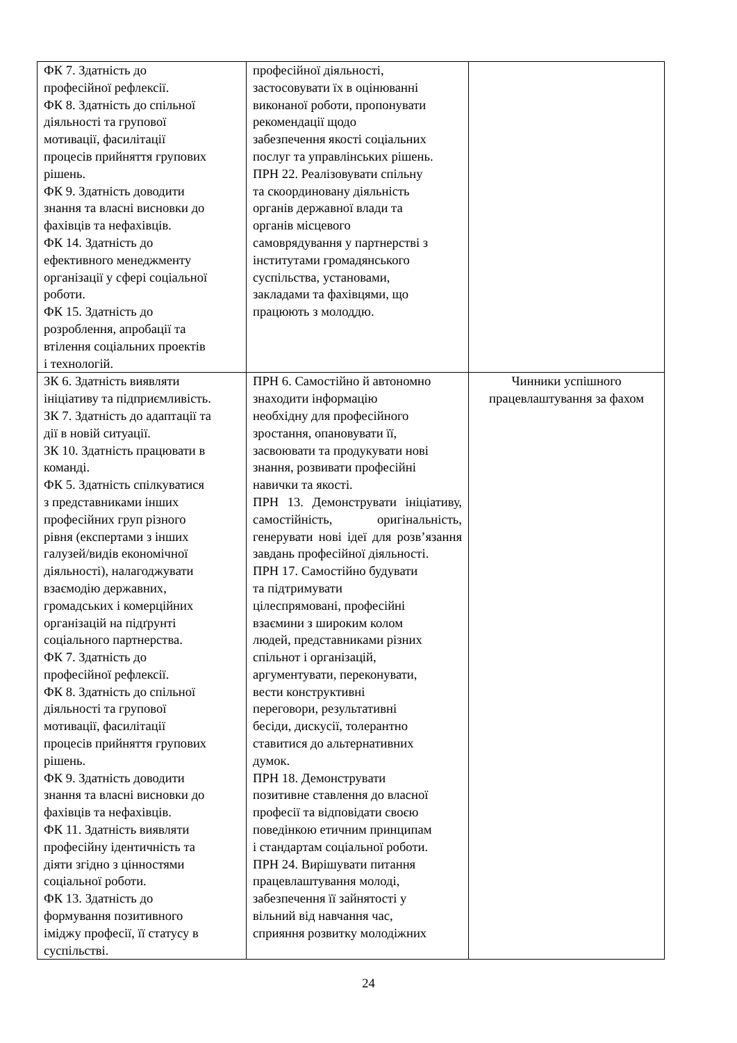| ФК 7. Здатність до професійної рефлексії. ФК 8. Здатність до спільної діяльності та групової мотивації, фасилітації процесів прийняття групових рішень. ФК 9. Здатність доводити знання та власні висновки до фахівців та нефахівців. ФК 14. Здатність до ефективного менеджменту організації у сфері соціальної роботи. ФК 15. Здатність до розроблення, апробації та втілення соціальних проектів і технологій. | професійної діяльності, застосовувати їх в оцінюванні виконаної роботи, пропонувати рекомендації щодо забезпечення якості соціальних послуг та управлінських рішень. ПРН 22. Реалізовувати спільну та скоординовану діяльність органів державної влади та органів місцевого самоврядування у партнерстві з інститутами громадянського суспільства, установами, закладами та фахівцями, що працюють з молоддю. | |
| ЗК 6. Здатність виявляти ініціативу та підприємливість. ЗК 7. Здатність до адаптації та дії в новій ситуації. ЗК 10. Здатність працювати в команді. ФК 5. Здатність спілкуватися з представниками інших професійних груп різного рівня (експертами з інших галузей/видів економічної діяльності), налагоджувати взаємодію державних, громадських і комерційних організацій на підґрунті соціального партнерства. ФК 7. Здатність до професійної рефлексії. ФК 8. Здатність до спільної діяльності та групової мотивації, фасилітації процесів прийняття групових рішень. ФК 9. Здатність доводити знання та власні висновки до фахівців та нефахівців. ФК 11. Здатність виявляти професійну ідентичність та діяти згідно з цінностями соціальної роботи. ФК 13. Здатність до формування позитивного іміджу професії, її статусу в суспільстві. | ПРН 6. Самостійно й автономно знаходити інформацію необхідну для професійного зростання, опановувати її, засвоювати та продукувати нові знання, розвивати професійні навички та якості. ПРН 13. Демонструвати ініціативу, самостійність, оригінальність, генерувати нові ідеї для розв’язання завдань професійної діяльності. ПРН 17. Самостійно будувати та підтримувати цілеспрямовані, професійні взаємини з широким колом людей, представниками різних спільнот і організацій, аргументувати, переконувати, вести конструктивні переговори, результативні бесіди, дискусії, толерантно ставитися до альтернативних думок. ПРН 18. Демонструвати позитивне ставлення до власної професії та відповідати своєю поведінкою етичним принципам і стандартам соціальної роботи. ПРН 24. Вирішувати питання працевлаштування молоді, забезпечення її зайнятості у вільний від навчання час, сприяння розвитку молодіжних | Чинники успішного працевлаштування за фахом |
24